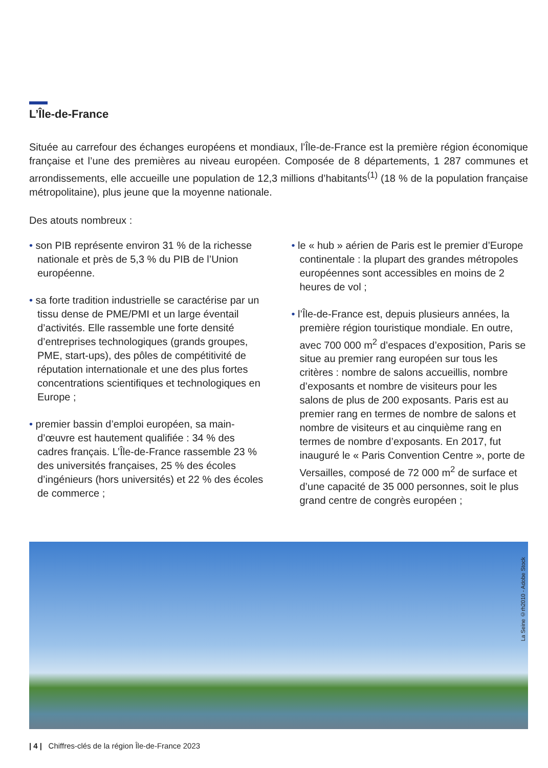L’Île-de-France
Située au carrefour des échanges européens et mondiaux, l’Île-de-France est la première région économique française et l’une des premières au niveau européen. Composée de 8 départements, 1 287 communes et arrondissements, elle accueille une population de 12,3 millions d’habitants<sup>(1)</sup> (18 % de la population française métropolitaine), plus jeune que la moyenne nationale.
Des atouts nombreux :
• son PIB représente environ 31 % de la richesse nationale et près de 5,3 % du PIB de l’Union européenne.
• sa forte tradition industrielle se caractérise par un tissu dense de PME/PMI et un large éventail d’activités. Elle rassemble une forte densité d’entreprises technologiques (grands groupes, PME, start-ups), des pôles de compétitivité de réputation internationale et une des plus fortes concentrations scientifiques et technologiques en Europe ;
• premier bassin d’emploi européen, sa main-d’œuvre est hautement qualifiée : 34 % des cadres français. L’Île-de-France rassemble 23 % des universités françaises, 25 % des écoles d’ingénieurs (hors universités) et 22 % des écoles de commerce ;
• le « hub » aérien de Paris est le premier d’Europe continentale : la plupart des grandes métropoles européennes sont accessibles en moins de 2 heures de vol ;
• l’Île-de-France est, depuis plusieurs années, la première région touristique mondiale. En outre, avec 700 000 m<sup>2</sup> d’espaces d’exposition, Paris se situe au premier rang européen sur tous les critères : nombre de salons accueillis, nombre d’exposants et nombre de visiteurs pour les salons de plus de 200 exposants. Paris est au premier rang en termes de nombre de salons et nombre de visiteurs et au cinquième rang en termes de nombre d’exposants. En 2017, fut inauguré le « Paris Convention Centre », porte de Versailles, composé de 72 000 m<sup>2</sup> de surface et d’une capacité de 35 000 personnes, soit le plus grand centre de congrès européen ;
La Seine ©rh2010 - Adobe Stock
| 4 | Chiffres-clés de la région Île-de-France 2023